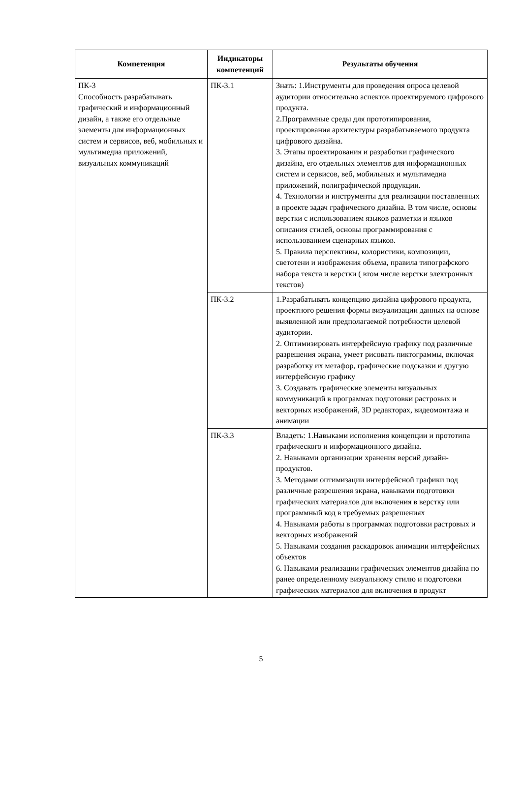| Компетенция | Индикаторы компетенций | Результаты обучения |
| --- | --- | --- |
| ПК-3 Способность разрабатывать графический и информационный дизайн, а также его отдельные элементы для информационных систем и сервисов, веб, мобильных и мультимедиа приложений, визуальных коммуникаций | ПК-3.1 | Знать: 1.Инструменты для проведения опроса целевой аудитории относительно аспектов проектируемого цифрового продукта. 2.Программные среды для прототипирования, проектирования архитектуры разрабатываемого продукта цифрового дизайна. 3. Этапы проектирования и разработки графического дизайна, его отдельных элементов для информационных систем и сервисов, веб, мобильных и мультимедиа приложений, полиграфической продукции. 4. Технологии и инструменты для реализации поставленных в проекте задач графического дизайна. В том числе, основы верстки с использованием языков разметки и языков описания стилей, основы программирования с использованием сценарных языков. 5. Правила перспективы, колористики, композиции, светотени и изображения объема, правила типографского набора текста и верстки ( втом числе верстки электронных текстов) |
| | ПК-3.2 | 1.Разрабатывать концепцию дизайна цифрового продукта, проектного решения формы визуализации данных на основе выявленной или предполагаемой потребности целевой аудитории. 2. Оптимизировать интерфейсную графику под различные разрешения экрана, умеет рисовать пиктограммы, включая разработку их метафор, графические подсказки и другую интерфейсную графику 3. Создавать графические элементы визуальных коммуникаций в программах подготовки растровых и векторных изображений, 3D редакторах, видеомонтажа и анимации |
| | ПК-3.3 | Владеть: 1.Навыками исполнения концепции и прототипа графического и информационного дизайна. 2. Навыками организации хранения версий дизайн-продуктов. 3. Методами оптимизации интерфейсной графики под различные разрешения экрана, навыками подготовки графических материалов для включения в верстку или программный код в требуемых разрешениях 4. Навыками работы в программах подготовки растровых и векторных изображений 5. Навыками создания раскадровок анимации интерфейсных объектов 6. Навыками реализации графических элементов дизайна по ранее определенному визуальному стилю и подготовки графических материалов для включения в продукт |
5